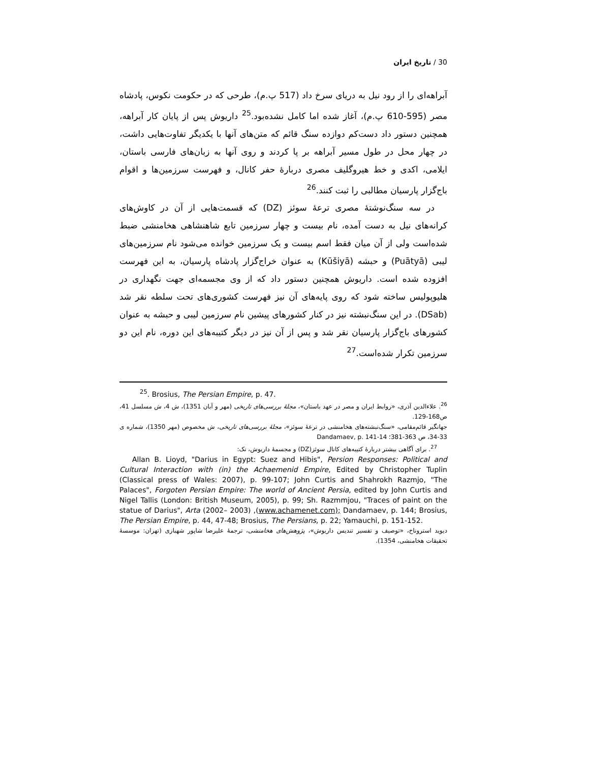30 / تاریخ ایران
آبراهه‌ای را از رود نیل به دریای سرخ داد (517 پ.م)، طرحی که در حکومت نکوس، پادشاه مصر (595-610 پ.م)، آغاز شده اما کامل نشده‌بود.<sup>25</sup> داریوش پس از پایان کار آبراهه، همچنین دستور داد دست‌کم دوازده سنگ قائم که متن‌های آنها با یکدیگر تفاوت‌هایی داشت، در چهار محل در طول مسیر آبراهه بر پا کردند و روی آنها به زبان‌های فارسی باستان، ایلامی، اکدی و خط هیروگلیف مصری دربارهٔ حفر کانال، و فهرست سرزمین‌ها و اقوام باج‌گزار پارسیان مطالبی را ثبت کنند.<sup>26</sup>
در سه سنگ‌نوشتهٔ مصری ترعهٔ سوئز (DZ) که قسمت‌هایی از آن در کاوش‌های کرانه‌های نیل به دست آمده، نام بیست و چهار سرزمین تابع شاهنشاهی هخامنشی ضبط شده‌است ولی از آن میان فقط اسم بیست و یک سرزمین خوانده می‌شود نام سرزمین‌های لیبی (Puātyā) و حبشه (Kūšiyā) به عنوان خراج‌گزار پادشاه پارسیان، به این فهرست افزوده شده است. داریوش همچنین دستور داد که از وی مجسمه‌ای جهت نگهداری در هلیوپولیس ساخته شود که روی پایه‌های آن نیز فهرست کشوری‌های تحت سلطه نقر شد (DSab). در این سنگ‌نبشته نیز در کنار کشورهای پیشین نام سرزمین لیبی و حبشه به عنوان کشورهای باج‌گزار پارسیان نقر شد و پس از آن نیز در دیگر کتیبه‌های این دوره، نام این دو سرزمین تکرار شده‌است.<sup>27</sup>
<sup>25</sup>. Brosius, The Persian Empire, p. 47.
<sup>26</sup>. علاءالدین آذری، «روابط ایران و مصر در عهد باستان»، مجلهٔ بررسی‌های تاریخی (مهر و آبان 1351)، ش 4، ش مسلسل 41، ص168-129.
جهانگیر قائم‌مقامی، «سنگ‌نبشته‌های هخامنشی در ترعهٔ سوئز»، مجلهٔ بررسی‌های تاریخی، ش مخصوص (مهر 1350)، شماره ی 33-34، ص 363-381؛ Dandamaev, p. 141-14
<sup>27</sup>. برای آگاهی بیشتر دربارهٔ کتیبه‌های کانال سوئز(DZ) و مجسمهٔ داریوش، نک:
Allan B. Lioyd, "Darius in Egypt: Suez and Hibis", Persion Responses: Political and Cultural Interaction with (in) the Achaemenid Empire, Edited by Christopher Tuplin (Classical press of Wales: 2007), p. 99-107; John Curtis and Shahrokh Razmjo, "The Palaces", Forgoten Persian Empire: The world of Ancient Persia, edited by John Curtis and Nigel Tallis (London: British Museum, 2005), p. 99; Sh. Razmmjou, "Traces of paint on the statue of Darius", Arta (2002– 2003) ,(www.achamenet.com); Dandamaev, p. 144; Brosius, The Persian Empire, p. 44, 47-48; Brosius, The Persians, p. 22; Yamauchi, p. 151-152.
دیوید استروناخ، «توصیف و تفسیر تندیس داریوش»، پژوهش‌های هخامنشی، ترجمهٔ علیرضا شاپور شهبازی (تهران: موسسهٔ تحقیقات هخامنشی، 1354).